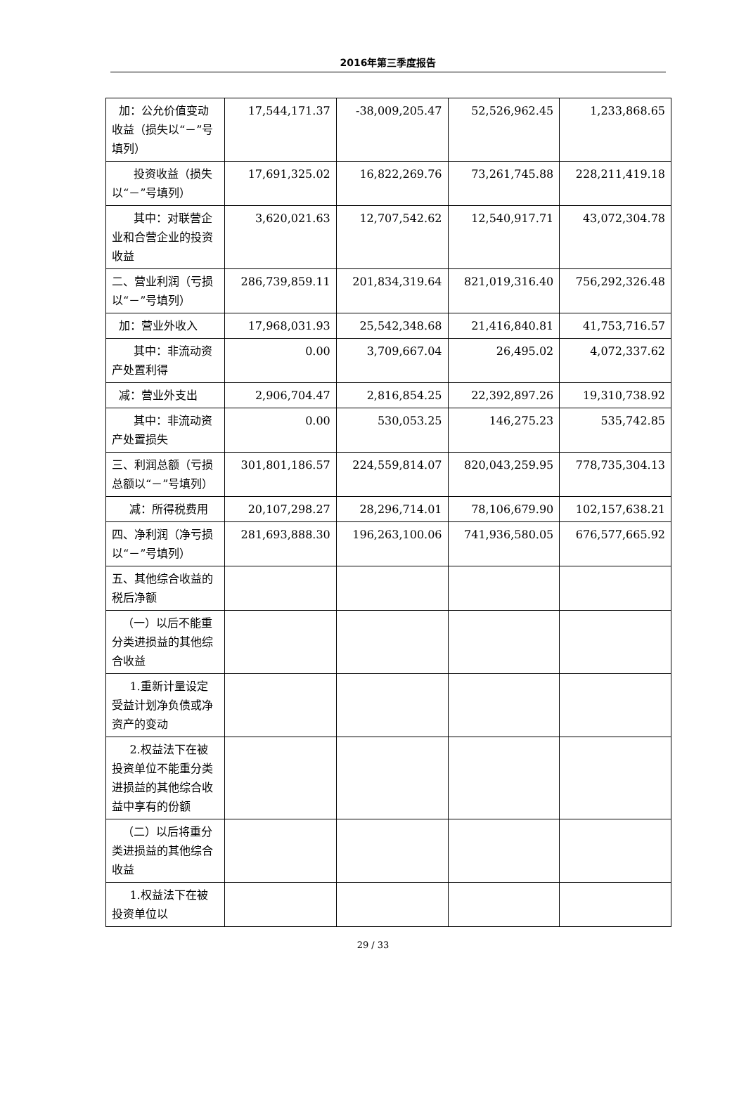2016年第三季度报告
| 加：公允价值变动收益（损失以“－”号填列） | 17,544,171.37 | -38,009,205.47 | 52,526,962.45 | 1,233,868.65 |
| 投资收益（损失以“－”号填列） | 17,691,325.02 | 16,822,269.76 | 73,261,745.88 | 228,211,419.18 |
| 其中：对联营企业和合营企业的投资收益 | 3,620,021.63 | 12,707,542.62 | 12,540,917.71 | 43,072,304.78 |
| 二、营业利润（亏损以“－”号填列） | 286,739,859.11 | 201,834,319.64 | 821,019,316.40 | 756,292,326.48 |
| 加：营业外收入 | 17,968,031.93 | 25,542,348.68 | 21,416,840.81 | 41,753,716.57 |
| 其中：非流动资产处置利得 | 0.00 | 3,709,667.04 | 26,495.02 | 4,072,337.62 |
| 减：营业外支出 | 2,906,704.47 | 2,816,854.25 | 22,392,897.26 | 19,310,738.92 |
| 其中：非流动资产处置损失 | 0.00 | 530,053.25 | 146,275.23 | 535,742.85 |
| 三、利润总额（亏损总额以“－”号填列） | 301,801,186.57 | 224,559,814.07 | 820,043,259.95 | 778,735,304.13 |
| 减：所得税费用 | 20,107,298.27 | 28,296,714.01 | 78,106,679.90 | 102,157,638.21 |
| 四、净利润（净亏损以“－”号填列） | 281,693,888.30 | 196,263,100.06 | 741,936,580.05 | 676,577,665.92 |
| 五、其他综合收益的税后净额 | | | | |
| （一）以后不能重分类进损益的其他综合收益 | | | | |
| 1.重新计量设定受益计划净负债或净资产的变动 | | | | |
| 2.权益法下在被投资单位不能重分类进损益的其他综合收益中享有的份额 | | | | |
| （二）以后将重分类进损益的其他综合收益 | | | | |
| 1.权益法下在被投资单位以 | | | | |
29 / 33